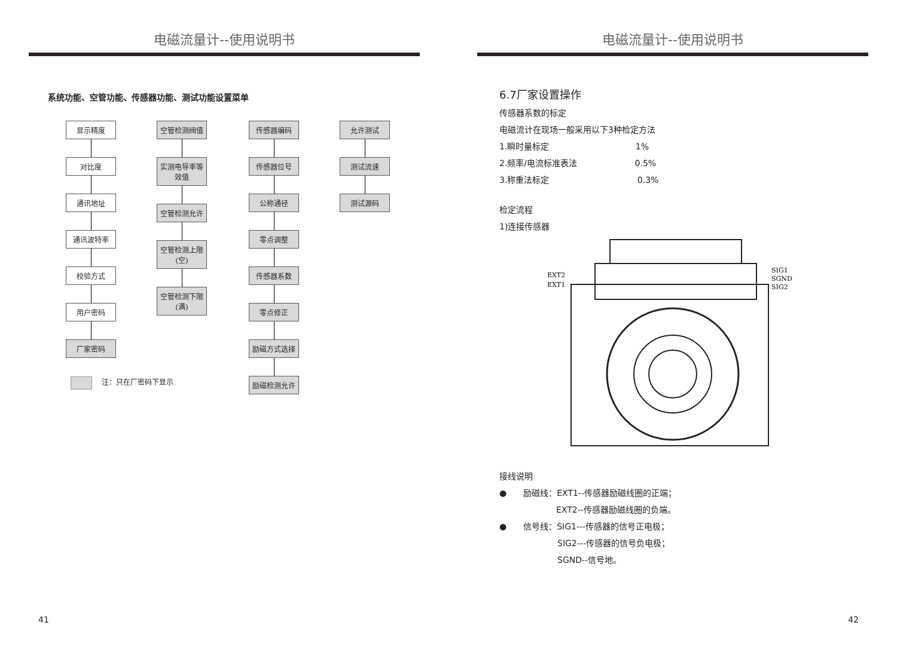电磁流量计--使用说明书
系统功能、空管功能、传感器功能、测试功能设置菜单
显示精度
对比度
通讯地址
通讯波特率
校验方式
用户密码
厂家密码
空管检测阀值
实测电导率等效值
空管检测允许
空管检测上限(空)
空管检测下限(满)
传感器编码
传感器位号
公称通径
零点调整
传感器系数
零点修正
励磁方式选择
励磁检测允许
允许测试
测试流速
测试源码
注：只在厂密码下显示
41
电磁流量计--使用说明书
6.7厂家设置操作
传感器系数的标定
电磁流计在现场一般采用以下3种检定方法
1.瞬时量标定 1%
2.频率/电流标准表法 0.5%
3.称重法标定 0.3%
检定流程
1)连接传感器
EXT2
EXT1
SIG1
SGND
SIG2
接线说明
●　　励磁线：EXT1--传感器励磁线圈的正端；
EXT2--传感器励磁线圈的负端。
●　　信号线：SIG1---传感器的信号正电极；
SIG2---传感器的信号负电极；
SGND--信号地。
42